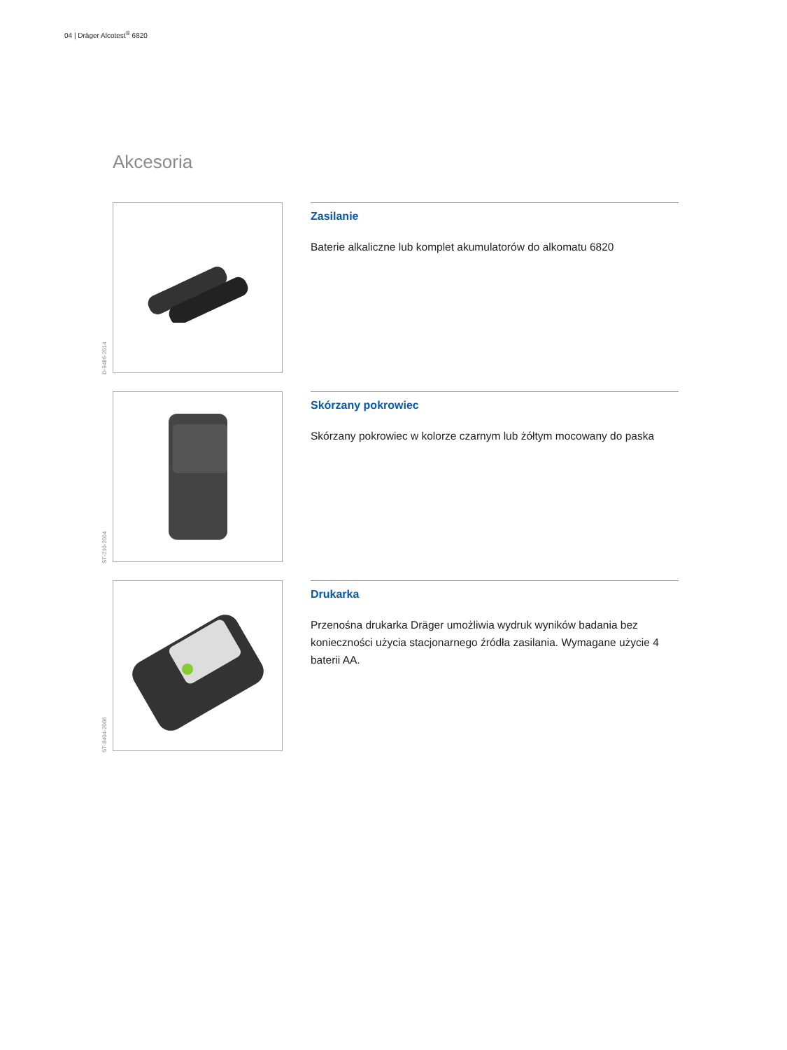04 | Dräger Alcotest<sup>®</sup> 6820
Akcesoria
D-9486-2014
Zasilanie
Baterie alkaliczne lub komplet akumulatorów do alkomatu 6820
ST-210-2004
Skórzany pokrowiec
Skórzany pokrowiec w kolorze czarnym lub żółtym mocowany do paska
ST-8404-2006
Drukarka
Przenośna drukarka Dräger umożliwia wydruk wyników badania bez konieczności użycia stacjonarnego źródła zasilania. Wymagane użycie 4 baterii AA.